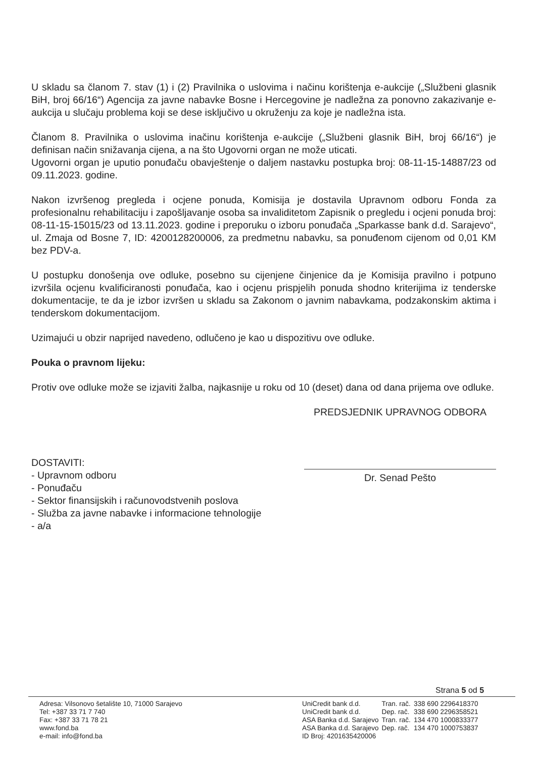U skladu sa članom 7. stav (1) i (2) Pravilnika o uslovima i načinu korištenja e-aukcije („Službeni glasnik BiH, broj 66/16“) Agencija za javne nabavke Bosne i Hercegovine je nadležna za ponovno zakazivanje e-aukcija u slučaju problema koji se dese isključivo u okruženju za koje je nadležna ista.
Članom 8. Pravilnika o uslovima inačinu korištenja e-aukcije („Službeni glasnik BiH, broj 66/16“) je definisan način snižavanja cijena, a na što Ugovorni organ ne može uticati.
Ugovorni organ je uputio ponuđaču obavještenje o daljem nastavku postupka broj: 08-11-15-14887/23 od 09.11.2023. godine.
Nakon izvršenog pregleda i ocjene ponuda, Komisija je dostavila Upravnom odboru Fonda za profesionalnu rehabilitaciju i zapošljavanje osoba sa invaliditetom Zapisnik o pregledu i ocjeni ponuda broj: 08-11-15-15015/23 od 13.11.2023. godine i preporuku o izboru ponuđača „Sparkasse bank d.d. Sarajevo“, ul. Zmaja od Bosne 7, ID: 4200128200006, za predmetnu nabavku, sa ponuđenom cijenom od 0,01 KM bez PDV-a.
U postupku donošenja ove odluke, posebno su cijenjene činjenice da je Komisija pravilno i potpuno izvršila ocjenu kvalificiranosti ponuđača, kao i ocjenu prispjelih ponuda shodno kriterijima iz tenderske dokumentacije, te da je izbor izvršen u skladu sa Zakonom o javnim nabavkama, podzakonskim aktima i tenderskom dokumentacijom.
Uzimajući u obzir naprijed navedeno, odlučeno je kao u dispozitivu ove odluke.
Pouka o pravnom lijeku:
Protiv ove odluke može se izjaviti žalba, najkasnije u roku od 10 (deset) dana od dana prijema ove odluke.
DOSTAVITI:
- Upravnom odboru
- Ponuđaču
- Sektor finansijskih i računovodstvenih poslova
- Služba za javne nabavke i informacione tehnologije
- a/a
PREDSJEDNIK UPRAVNOG ODBORA
Dr. Senad Pešto
Strana 5 od 5
Adresa: Vilsonovo šetalište 10, 71000 Sarajevo
Tel: +387 33 71 7 740
Fax: +387 33 71 78 21
www.fond.ba
e-mail: info@fond.ba
| UniCredit bank d.d. | Tran. rač. | 338 690 2296418370 |
| UniCredit bank d.d. | Dep. rač. | 338 690 2296358521 |
| ASA Banka d.d. Sarajevo | Tran. rač. | 134 470 1000833377 |
| ASA Banka d.d. Sarajevo | Dep. rač. | 134 470 1000753837 |
| ID Broj: 4201635420006 | | |